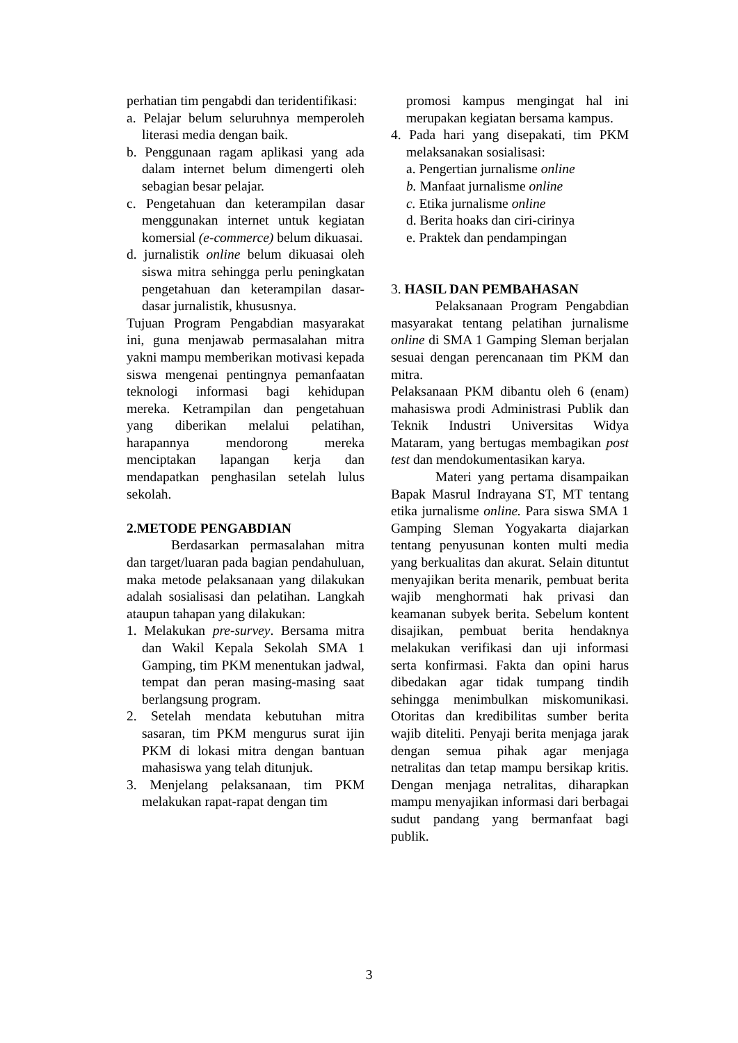perhatian tim pengabdi dan teridentifikasi:
a. Pelajar belum seluruhnya memperoleh literasi media dengan baik.
b. Penggunaan ragam aplikasi yang ada dalam internet belum dimengerti oleh sebagian besar pelajar.
c. Pengetahuan dan keterampilan dasar menggunakan internet untuk kegiatan komersial (e-commerce) belum dikuasai.
d. jurnalistik online belum dikuasai oleh siswa mitra sehingga perlu peningkatan pengetahuan dan keterampilan dasar-dasar jurnalistik, khususnya.
Tujuan Program Pengabdian masyarakat ini, guna menjawab permasalahan mitra yakni mampu memberikan motivasi kepada siswa mengenai pentingnya pemanfaatan teknologi informasi bagi kehidupan mereka. Ketrampilan dan pengetahuan yang diberikan melalui pelatihan, harapannya mendorong mereka menciptakan lapangan kerja dan mendapatkan penghasilan setelah lulus sekolah.
2.METODE PENGABDIAN
Berdasarkan permasalahan mitra dan target/luaran pada bagian pendahuluan, maka metode pelaksanaan yang dilakukan adalah sosialisasi dan pelatihan. Langkah ataupun tahapan yang dilakukan:
1. Melakukan pre-survey. Bersama mitra dan Wakil Kepala Sekolah SMA 1 Gamping, tim PKM menentukan jadwal, tempat dan peran masing-masing saat berlangsung program.
2. Setelah mendata kebutuhan mitra sasaran, tim PKM mengurus surat ijin PKM di lokasi mitra dengan bantuan mahasiswa yang telah ditunjuk.
3. Menjelang pelaksanaan, tim PKM melakukan rapat-rapat dengan tim
promosi kampus mengingat hal ini merupakan kegiatan bersama kampus.
4. Pada hari yang disepakati, tim PKM melaksanakan sosialisasi:
a. Pengertian jurnalisme online
b. Manfaat jurnalisme online
c. Etika jurnalisme online
d. Berita hoaks dan ciri-cirinya
e. Praktek dan pendampingan
3. HASIL DAN PEMBAHASAN
Pelaksanaan Program Pengabdian masyarakat tentang pelatihan jurnalisme online di SMA 1 Gamping Sleman berjalan sesuai dengan perencanaan tim PKM dan mitra.
Pelaksanaan PKM dibantu oleh 6 (enam) mahasiswa prodi Administrasi Publik dan Teknik Industri Universitas Widya Mataram, yang bertugas membagikan post test dan mendokumentasikan karya.
Materi yang pertama disampaikan Bapak Masrul Indrayana ST, MT tentang etika jurnalisme online. Para siswa SMA 1 Gamping Sleman Yogyakarta diajarkan tentang penyusunan konten multi media yang berkualitas dan akurat. Selain dituntut menyajikan berita menarik, pembuat berita wajib menghormati hak privasi dan keamanan subyek berita. Sebelum kontent disajikan, pembuat berita hendaknya melakukan verifikasi dan uji informasi serta konfirmasi. Fakta dan opini harus dibedakan agar tidak tumpang tindih sehingga menimbulkan miskomunikasi. Otoritas dan kredibilitas sumber berita wajib diteliti. Penyaji berita menjaga jarak dengan semua pihak agar menjaga netralitas dan tetap mampu bersikap kritis. Dengan menjaga netralitas, diharapkan mampu menyajikan informasi dari berbagai sudut pandang yang bermanfaat bagi publik.
3